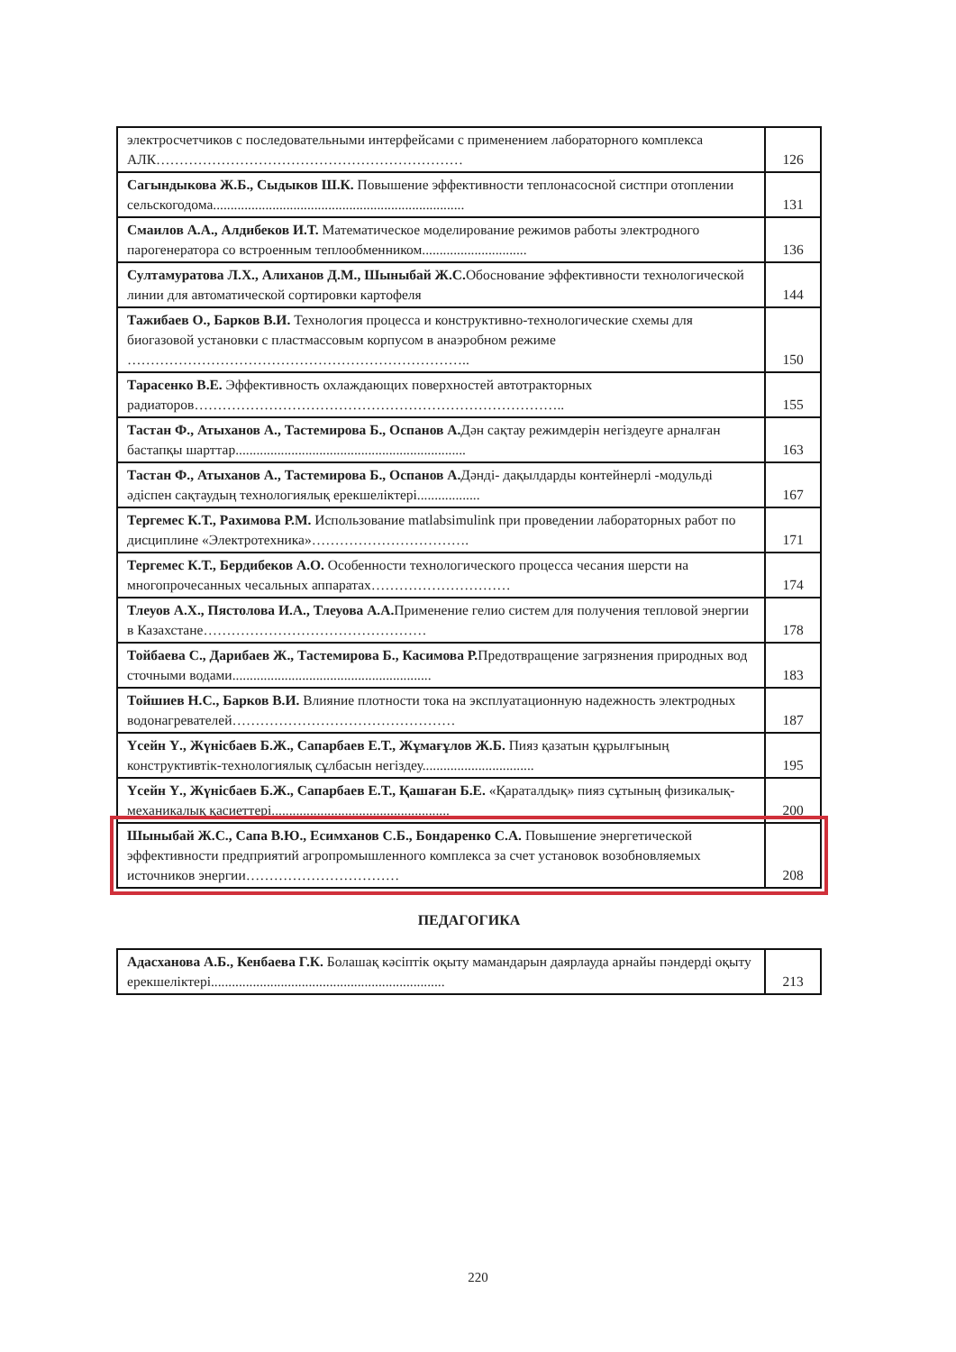| электросчетчиков с последовательными интерфейсами с применением лабораторного комплекса АЛК………………………………………………………… | 126 |
| Сагындыкова Ж.Б., Сыдыков Ш.К. Повышение эффективности теплонасосной систпри отоплении сельскогодома........................................................................ | 131 |
| Смаилов А.А., Алдибеков И.Т. Математическое моделирование режимов работы электродного парогенератора со встроенным теплообменником.............................. | 136 |
| Султамуратова Л.Х., Алиханов Д.М., Шыныбай Ж.С. Обоснование эффективности технологической линии для автоматической сортировки картофеля | 144 |
| Тажибаев О., Барков В.И. Технология процесса и конструктивно-технологические схемы для биогазовой установки с пластмассовым корпусом в анаэробном режиме ……………………………………………………………….. | 150 |
| Тарасенко В.Е. Эффективность охлаждающих поверхностей автотракторных радиаторов…………………………………………………………………….. | 155 |
| Тастан Ф., Атыханов А., Тастемирова Б., Оспанов А. Дән сақтау режимдерін негіздеуге арналған бастапқы шарттар.................................................................. | 163 |
| Тастан Ф., Атыханов А., Тастемирова Б., Оспанов А. Дәнді- дақылдарды контейнерлі -модульді әдіспен сақтаудың технологиялық ерекшеліктері.................. | 167 |
| Тергемес К.Т., Рахимова Р.М. Использование matlabsimulink при проведении лабораторных работ по дисциплине «Электротехника»……………………………. | 171 |
| Тергемес К.Т., Бердибеков А.О. Особенности технологического процесса чесания шерсти на многопрочесанных чесальных аппаратах………………………… | 174 |
| Тлеуов А.Х., Пястолова И.А., Тлеуова А.А. Применение гелио систем для получения тепловой энергии в Казахстане………………………………………… | 178 |
| Тойбаева С., Дарибаев Ж., Тастемирова Б., Касимова Р. Предотвращение загрязнения природных вод сточными водами......................................................... | 183 |
| Тойшиев Н.С., Барков В.И. Влияние плотности тока на эксплуатационную надежность электродных водонагревателей………………………………………… | 187 |
| Үсейн Ү., Жүнісбаев Б.Ж., Сапарбаев Е.Т., Жұмағұлов Ж.Б. Пияз қазатын құрылғының конструктивтік-технологиялық сұлбасын негіздеу................................ | 195 |
| Үсейн Ү., Жүнісбаев Б.Ж., Сапарбаев Е.Т., Қашаған Б.Е. «Қараталдық» пияз сұтының физикалық-механикалық қасиеттері................................................... | 200 |
| Шыныбай Ж.С., Сапа В.Ю., Есимханов С.Б., Бондаренко С.А. Повышение энергетической эффективности предприятий агропромышленного комплекса за счет установок возобновляемых источников энергии…………………………… | 208 |
ПЕДАГОГИКА
| Адасханова А.Б., Кенбаева Г.К. Болашақ кәсіптік оқыту мамандарын даярлауда арнайы пәндерді оқыту ерекшеліктері................................................................... | 213 |
220